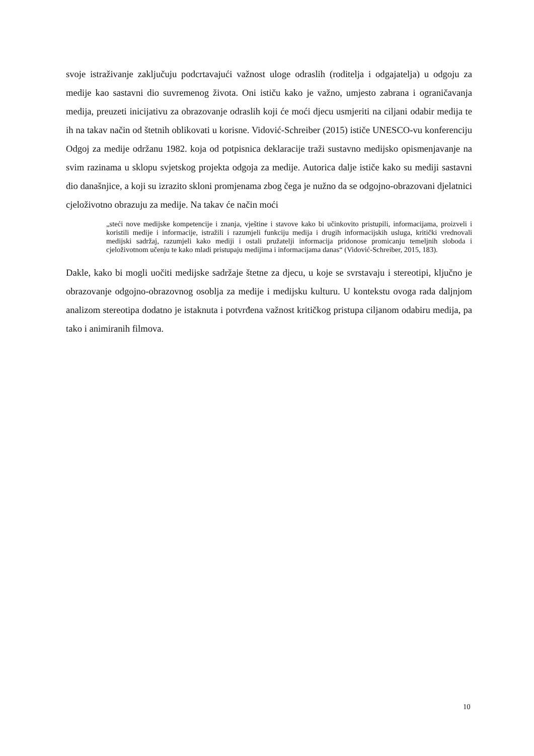svoje istraživanje zaključuju podcrtavajući važnost uloge odraslih (roditelja i odgajatelja) u odgoju za medije kao sastavni dio suvremenog života. Oni ističu kako je važno, umjesto zabrana i ograničavanja medija, preuzeti inicijativu za obrazovanje odraslih koji će moći djecu usmjeriti na ciljani odabir medija te ih na takav način od štetnih oblikovati u korisne. Vidović-Schreiber (2015) ističe UNESCO-vu konferenciju Odgoj za medije održanu 1982. koja od potpisnica deklaracije traži sustavno medijsko opismenjavanje na svim razinama u sklopu svjetskog projekta odgoja za medije. Autorica dalje ističe kako su mediji sastavni dio današnjice, a koji su izrazito skloni promjenama zbog čega je nužno da se odgojno-obrazovani djelatnici cjeloživotno obrazuju za medije. Na takav će način moći
„steći nove medijske kompetencije i znanja, vještine i stavove kako bi učinkovito pristupili, informacijama, proizveli i koristili medije i informacije, istražili i razumjeli funkciju medija i drugih informacijskih usluga, kritički vrednovali medijski sadržaj, razumjeli kako mediji i ostali pružatelji informacija pridonose promicanju temeljnih sloboda i cjeloživotnom učenju te kako mladi pristupaju medijima i informacijama danas“ (Vidović-Schreiber, 2015, 183).
Dakle, kako bi mogli uočiti medijske sadržaje štetne za djecu, u koje se svrstavaju i stereotipi, ključno je obrazovanje odgojno-obrazovnog osoblja za medije i medijsku kulturu. U kontekstu ovoga rada daljnjom analizom stereotipa dodatno je istaknuta i potvrđena važnost kritičkog pristupa ciljanom odabiru medija, pa tako i animiranih filmova.
10